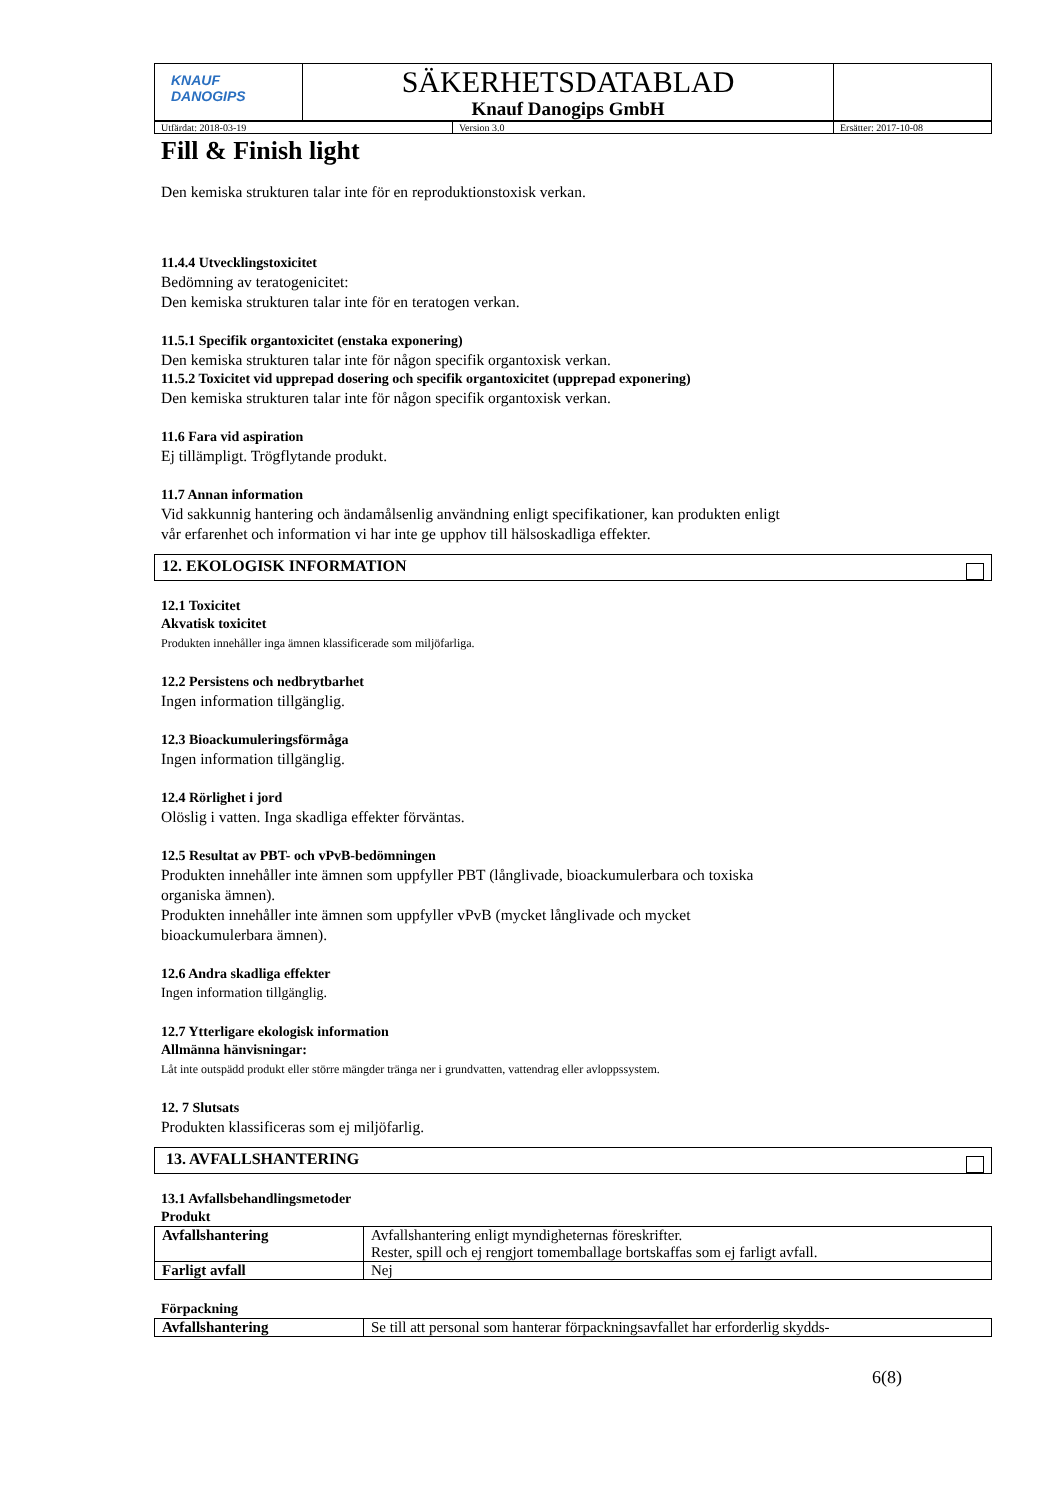| KNAUF DANOGIPS | SÄKERHETSDATABLAD Knauf Danogips GmbH | |
| Utfärdat: 2018-03-19 | Version 3.0 | Ersätter: 2017-10-08 |
Fill & Finish light
Den kemiska strukturen talar inte för en reproduktionstoxisk verkan.
11.4.4 Utvecklingstoxicitet
Bedömning av teratogenicitet:
Den kemiska strukturen talar inte för en teratogen verkan.
11.5.1 Specifik organtoxicitet (enstaka exponering)
Den kemiska strukturen talar inte för någon specifik organtoxisk verkan.
11.5.2 Toxicitet vid upprepad dosering och specifik organtoxicitet (upprepad exponering)
Den kemiska strukturen talar inte för någon specifik organtoxisk verkan.
11.6 Fara vid aspiration
Ej tillämpligt. Trögflytande produkt.
11.7 Annan information
Vid sakkunnig hantering och ändamålsenlig användning enligt specifikationer, kan produkten enligt
vår erfarenhet och information vi har inte ge upphov till hälsoskadliga effekter.
12. EKOLOGISK INFORMATION
12.1 Toxicitet
Akvatisk toxicitet
Produkten innehåller inga ämnen klassificerade som miljöfarliga.
12.2 Persistens och nedbrytbarhet
Ingen information tillgänglig.
12.3 Bioackumuleringsförmåga
Ingen information tillgänglig.
12.4 Rörlighet i jord
Olöslig i vatten. Inga skadliga effekter förväntas.
12.5 Resultat av PBT- och vPvB-bedömningen
Produkten innehåller inte ämnen som uppfyller PBT (långlivade, bioackumulerbara och toxiska
organiska ämnen).
Produkten innehåller inte ämnen som uppfyller vPvB (mycket långlivade och mycket
bioackumulerbara ämnen).
12.6 Andra skadliga effekter
Ingen information tillgänglig.
12.7 Ytterligare ekologisk information
Allmänna hänvisningar:
Låt inte outspädd produkt eller större mängder tränga ner i grundvatten, vattendrag eller avloppssystem.
12. 7 Slutsats
Produkten klassificeras som ej miljöfarlig.
13. AVFALLSHANTERING
13.1 Avfallsbehandlingsmetoder
Produkt
| Avfallshantering | Avfallshantering enligt myndigheternas föreskrifter. Rester, spill och ej rengjort tomemballage bortskaffas som ej farligt avfall. |
| Farligt avfall | Nej |
Förpackning
| Avfallshantering | Se till att personal som hanterar förpackningsavfallet har erforderlig skydds- |
6(8)